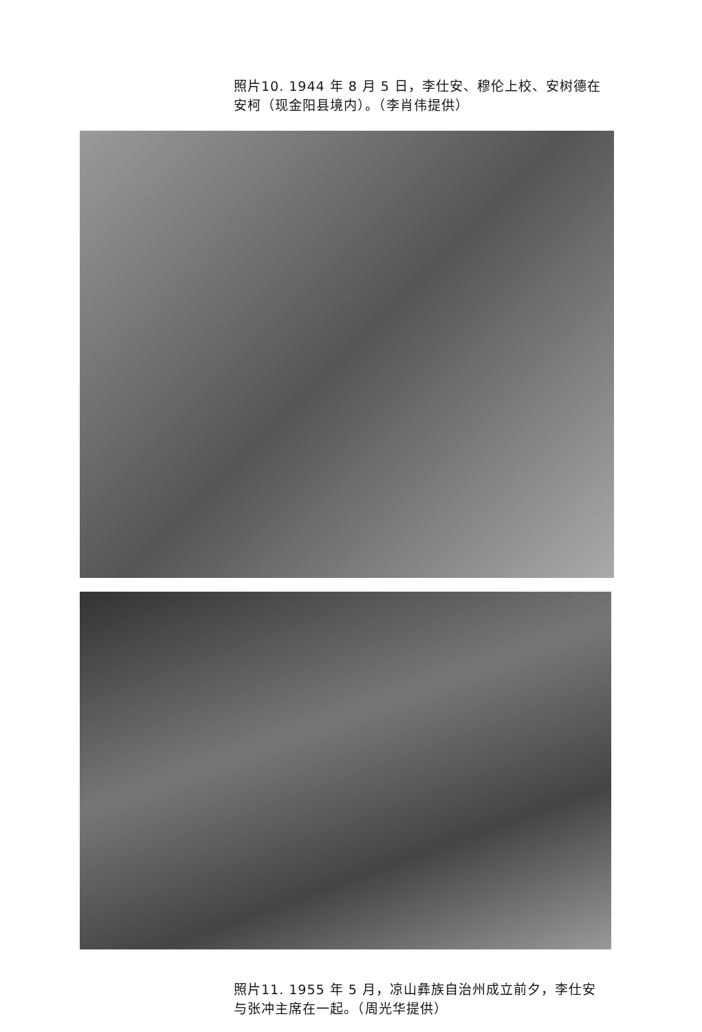照片10. 1944 年 8 月 5 日，李仕安、穆伦上校、安树德在安柯（现金阳县境内）。（李肖伟提供）
照片11. 1955 年 5 月，凉山彝族自治州成立前夕，李仕安与张冲主席在一起。（周光华提供）